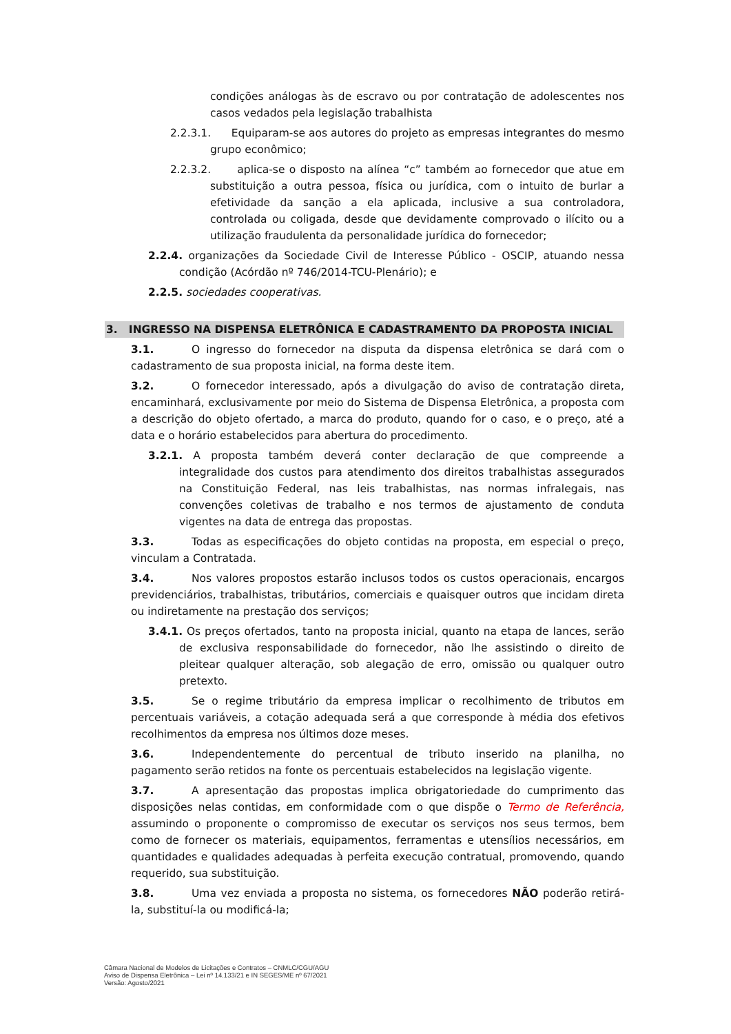condições análogas às de escravo ou por contratação de adolescentes nos casos vedados pela legislação trabalhista
2.2.3.1. Equiparam-se aos autores do projeto as empresas integrantes do mesmo grupo econômico;
2.2.3.2. aplica-se o disposto na alínea “c” também ao fornecedor que atue em substituição a outra pessoa, física ou jurídica, com o intuito de burlar a efetividade da sanção a ela aplicada, inclusive a sua controladora, controlada ou coligada, desde que devidamente comprovado o ilícito ou a utilização fraudulenta da personalidade jurídica do fornecedor;
2.2.4. organizações da Sociedade Civil de Interesse Público - OSCIP, atuando nessa condição (Acórdão nº 746/2014-TCU-Plenário); e
2.2.5. sociedades cooperativas.
3. INGRESSO NA DISPENSA ELETRÔNICA E CADASTRAMENTO DA PROPOSTA INICIAL
3.1. O ingresso do fornecedor na disputa da dispensa eletrônica se dará com o cadastramento de sua proposta inicial, na forma deste item.
3.2. O fornecedor interessado, após a divulgação do aviso de contratação direta, encaminhará, exclusivamente por meio do Sistema de Dispensa Eletrônica, a proposta com a descrição do objeto ofertado, a marca do produto, quando for o caso, e o preço, até a data e o horário estabelecidos para abertura do procedimento.
3.2.1. A proposta também deverá conter declaração de que compreende a integralidade dos custos para atendimento dos direitos trabalhistas assegurados na Constituição Federal, nas leis trabalhistas, nas normas infralegais, nas convenções coletivas de trabalho e nos termos de ajustamento de conduta vigentes na data de entrega das propostas.
3.3. Todas as especificações do objeto contidas na proposta, em especial o preço, vinculam a Contratada.
3.4. Nos valores propostos estarão inclusos todos os custos operacionais, encargos previdenciários, trabalhistas, tributários, comerciais e quaisquer outros que incidam direta ou indiretamente na prestação dos serviços;
3.4.1. Os preços ofertados, tanto na proposta inicial, quanto na etapa de lances, serão de exclusiva responsabilidade do fornecedor, não lhe assistindo o direito de pleitear qualquer alteração, sob alegação de erro, omissão ou qualquer outro pretexto.
3.5. Se o regime tributário da empresa implicar o recolhimento de tributos em percentuais variáveis, a cotação adequada será a que corresponde à média dos efetivos recolhimentos da empresa nos últimos doze meses.
3.6. Independentemente do percentual de tributo inserido na planilha, no pagamento serão retidos na fonte os percentuais estabelecidos na legislação vigente.
3.7. A apresentação das propostas implica obrigatoriedade do cumprimento das disposições nelas contidas, em conformidade com o que dispõe o Termo de Referência, assumindo o proponente o compromisso de executar os serviços nos seus termos, bem como de fornecer os materiais, equipamentos, ferramentas e utensílios necessários, em quantidades e qualidades adequadas à perfeita execução contratual, promovendo, quando requerido, sua substituição.
3.8. Uma vez enviada a proposta no sistema, os fornecedores NÃO poderão retirá-la, substituí-la ou modificá-la;
Câmara Nacional de Modelos de Licitações e Contratos – CNMLC/CGU/AGU
Aviso de Dispensa Eletrônica – Lei nº 14.133/21 e IN SEGES/ME nº 67/2021
Versão: Agosto/2021